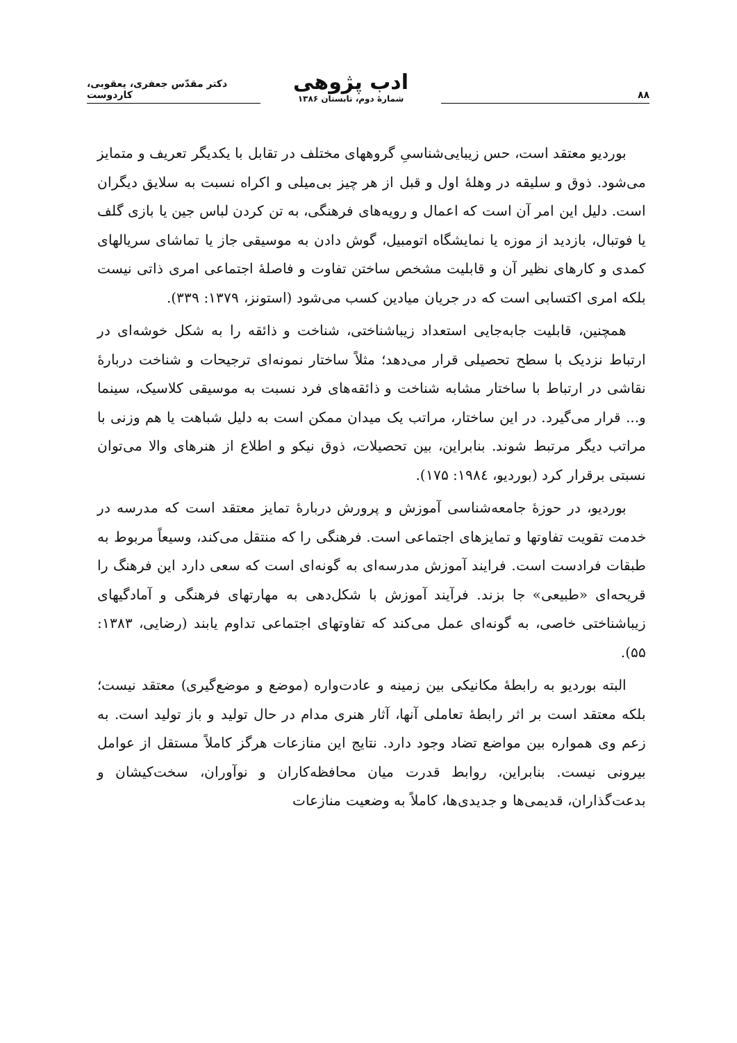۸۸
ادب پژوهی
شمارهٔ دوم، تابستان ۱۳۸۶
دکتر مقدّس جعفری، یعقوبی، کاردوست
بوردیو معتقد است، حس زیبایی‌شناسیِ گروههای مختلف در تقابل با یکدیگر تعریف و متمایز می‌شود. ذوق و سلیقه در وهلهٔ اول و قبل از هر چیز بی‌میلی و اکراه نسبت به سلایق دیگران است. دلیل این امر آن است که اعمال و رویه‌های فرهنگی، به تن کردن لباس جین یا بازی گلف یا فوتبال، بازدید از موزه یا نمایشگاه اتومبیل، گوش دادن به موسیقی جاز یا تماشای سریالهای کمدی و کارهای نظیر آن و قابلیت مشخص ساختن تفاوت و فاصلهٔ اجتماعی امری ذاتی نیست بلکه امری اکتسابی است که در جریان میادین کسب می‌شود (استونز، ۱۳۷۹: ۳۳۹).
همچنین، قابلیت جابه‌جایی استعداد زیباشناختی، شناخت و ذائقه را به شکل خوشه‌ای در ارتباط نزدیک با سطح تحصیلی قرار می‌دهد؛ مثلاً ساختار نمونه‌ای ترجیحات و شناخت دربارهٔ نقاشی در ارتباط با ساختار مشابه شناخت و ذائقه‌های فرد نسبت به موسیقی کلاسیک، سینما و... قرار می‌گیرد. در این ساختار، مراتب یک میدان ممکن است به دلیل شباهت یا هم وزنی با مراتب دیگر مرتبط شوند. بنابراین، بین تحصیلات، ذوق نیکو و اطلاع از هنرهای والا می‌توان نسبتی برقرار کرد (بوردیو، ۱۹۸٤: ۱۷۵).
بوردیو، در حوزهٔ جامعه‌شناسی آموزش و پرورش دربارهٔ تمایز معتقد است که مدرسه در خدمت تقویت تفاوتها و تمایزهای اجتماعی است. فرهنگی را که منتقل می‌کند، وسیعاً مربوط به طبقات فرادست است. فرایند آموزش مدرسه‌ای به گونه‌ای است که سعی دارد این فرهنگ را قریحه‌ای «طبیعی» جا بزند. فرآیند آموزش با شکل‌دهی به مهارتهای فرهنگی و آمادگیهای زیباشناختی خاصی، به گونه‌ای عمل می‌کند که تفاوتهای اجتماعی تداوم یابند (رضایی، ۱۳۸۳: ۵۵).
البته بوردیو به رابطهٔ مکانیکی بین زمینه و عادت‌واره (موضع و موضع‌گیری) معتقد نیست؛ بلکه معتقد است بر اثر رابطهٔ تعاملی آنها، آثار هنری مدام در حال تولید و باز تولید است. به زعم وی همواره بین مواضع تضاد وجود دارد. نتایج این منازعات هرگز کاملاً مستقل از عوامل بیرونی نیست. بنابراین، روابط قدرت میان محافظه‌کاران و نوآوران، سخت‌کیشان و بدعت‌گذاران، قدیمی‌ها و جدیدی‌ها، کاملاً به وضعیت منازعات